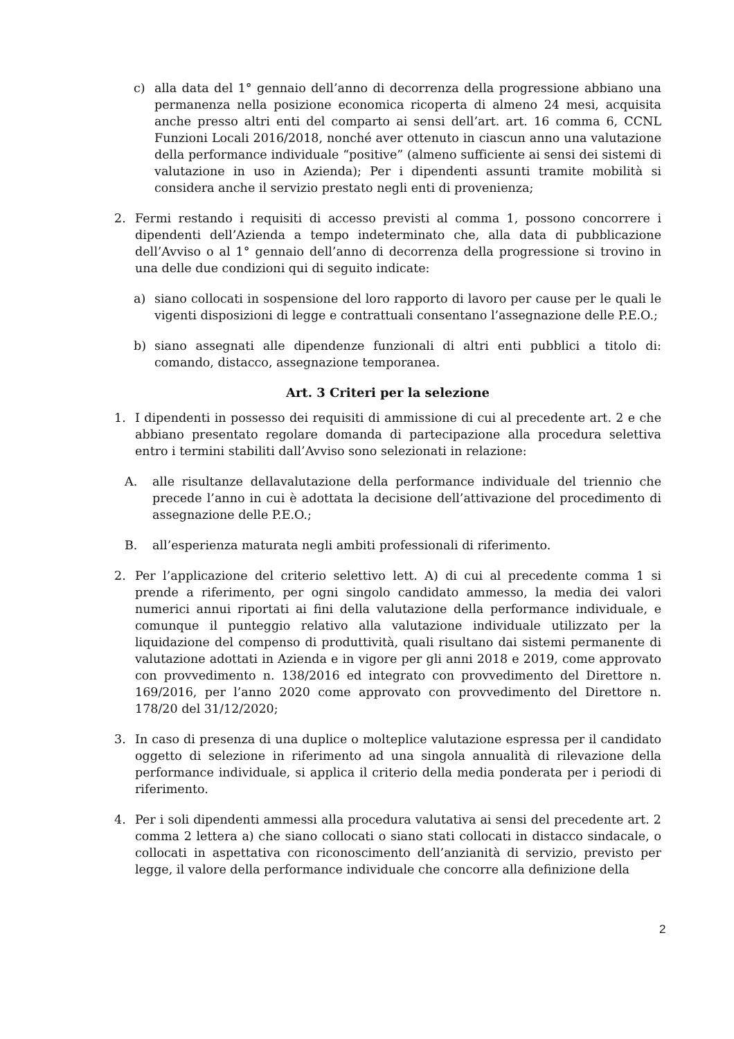c) alla data del 1° gennaio dell’anno di decorrenza della progressione abbiano una permanenza nella posizione economica ricoperta di almeno 24 mesi, acquisita anche presso altri enti del comparto ai sensi dell’art. art. 16 comma 6, CCNL Funzioni Locali 2016/2018, nonché aver ottenuto in ciascun anno una valutazione della performance individuale “positive” (almeno sufficiente ai sensi dei sistemi di valutazione in uso in Azienda); Per i dipendenti assunti tramite mobilità si considera anche il servizio prestato negli enti di provenienza;
2. Fermi restando i requisiti di accesso previsti al comma 1, possono concorrere i dipendenti dell’Azienda a tempo indeterminato che, alla data di pubblicazione dell’Avviso o al 1° gennaio dell’anno di decorrenza della progressione si trovino in una delle due condizioni qui di seguito indicate:
a) siano collocati in sospensione del loro rapporto di lavoro per cause per le quali le vigenti disposizioni di legge e contrattuali consentano l’assegnazione delle P.E.O.;
b) siano assegnati alle dipendenze funzionali di altri enti pubblici a titolo di: comando, distacco, assegnazione temporanea.
Art. 3 Criteri per la selezione
1. I dipendenti in possesso dei requisiti di ammissione di cui al precedente art. 2 e che abbiano presentato regolare domanda di partecipazione alla procedura selettiva entro i termini stabiliti dall’Avviso sono selezionati in relazione:
A. alle risultanze dellavalutazione della performance individuale del triennio che precede l’anno in cui è adottata la decisione dell’attivazione del procedimento di assegnazione delle P.E.O.;
B. all’esperienza maturata negli ambiti professionali di riferimento.
2. Per l’applicazione del criterio selettivo lett. A) di cui al precedente comma 1 si prende a riferimento, per ogni singolo candidato ammesso, la media dei valori numerici annui riportati ai fini della valutazione della performance individuale, e comunque il punteggio relativo alla valutazione individuale utilizzato per la liquidazione del compenso di produttività, quali risultano dai sistemi permanente di valutazione adottati in Azienda e in vigore per gli anni 2018 e 2019, come approvato con provvedimento n. 138/2016 ed integrato con provvedimento del Direttore n. 169/2016, per l’anno 2020 come approvato con provvedimento del Direttore n. 178/20 del 31/12/2020;
3. In caso di presenza di una duplice o molteplice valutazione espressa per il candidato oggetto di selezione in riferimento ad una singola annualità di rilevazione della performance individuale, si applica il criterio della media ponderata per i periodi di riferimento.
4. Per i soli dipendenti ammessi alla procedura valutativa ai sensi del precedente art. 2 comma 2 lettera a) che siano collocati o siano stati collocati in distacco sindacale, o collocati in aspettativa con riconoscimento dell’anzianità di servizio, previsto per legge, il valore della performance individuale che concorre alla definizione della
2